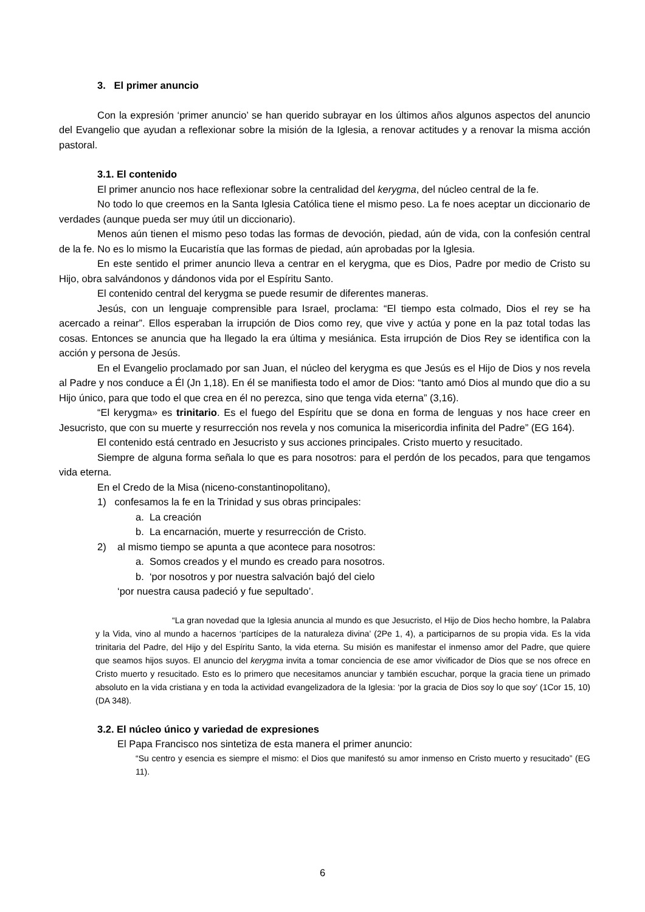3. El primer anuncio
Con la expresión ‘primer anuncio’ se han querido subrayar en los últimos años algunos aspectos del anuncio del Evangelio que ayudan a reflexionar sobre la misión de la Iglesia, a renovar actitudes y a renovar la misma acción pastoral.
3.1. El contenido
El primer anuncio nos hace reflexionar sobre la centralidad del kerygma, del núcleo central de la fe.
No todo lo que creemos en la Santa Iglesia Católica tiene el mismo peso. La fe noes aceptar un diccionario de verdades (aunque pueda ser muy útil un diccionario).
Menos aún tienen el mismo peso todas las formas de devoción, piedad, aún de vida, con la confesión central de la fe. No es lo mismo la Eucaristía que las formas de piedad, aún aprobadas por la Iglesia.
En este sentido el primer anuncio lleva a centrar en el kerygma, que es Dios, Padre por medio de Cristo su Hijo, obra salvándonos y dándonos vida por el Espíritu Santo.
El contenido central del kerygma se puede resumir de diferentes maneras.
Jesús, con un lenguaje comprensible para Israel, proclama: “El tiempo esta colmado, Dios el rey se ha acercado a reinar”. Ellos esperaban la irrupción de Dios como rey, que vive y actúa y pone en la paz total todas las cosas. Entonces se anuncia que ha llegado la era última y mesiánica. Esta irrupción de Dios Rey se identifica con la acción y persona de Jesús.
En el Evangelio proclamado por san Juan, el núcleo del kerygma es que Jesús es el Hijo de Dios y nos revela al Padre y nos conduce a Él (Jn 1,18). En él se manifiesta todo el amor de Dios: “tanto amó Dios al mundo que dio a su Hijo único, para que todo el que crea en él no perezca, sino que tenga vida eterna” (3,16).
“El kerygma» es trinitario. Es el fuego del Espíritu que se dona en forma de lenguas y nos hace creer en Jesucristo, que con su muerte y resurrección nos revela y nos comunica la misericordia infinita del Padre” (EG 164).
El contenido está centrado en Jesucristo y sus acciones principales. Cristo muerto y resucitado.
Siempre de alguna forma señala lo que es para nosotros: para el perdón de los pecados, para que tengamos vida eterna.
En el Credo de la Misa (niceno-constantinopolitano),
1) confesamos la fe en la Trinidad y sus obras principales:
a. La creación
b. La encarnación, muerte y resurrección de Cristo.
2) al mismo tiempo se apunta a que acontece para nosotros:
a. Somos creados y el mundo es creado para nosotros.
b. ‘por nosotros y por nuestra salvación bajó del cielo
‘por nuestra causa padeció y fue sepultado’.
“La gran novedad que la Iglesia anuncia al mundo es que Jesucristo, el Hijo de Dios hecho hombre, la Palabra y la Vida, vino al mundo a hacernos ‘partícipes de la naturaleza divina’ (2Pe 1, 4), a participarnos de su propia vida. Es la vida trinitaria del Padre, del Hijo y del Espíritu Santo, la vida eterna. Su misión es manifestar el inmenso amor del Padre, que quiere que seamos hijos suyos. El anuncio del kerygma invita a tomar conciencia de ese amor vivificador de Dios que se nos ofrece en Cristo muerto y resucitado. Esto es lo primero que necesitamos anunciar y también escuchar, porque la gracia tiene un primado absoluto en la vida cristiana y en toda la actividad evangelizadora de la Iglesia: ‘por la gracia de Dios soy lo que soy’ (1Cor 15, 10) (DA 348).
3.2. El núcleo único y variedad de expresiones
El Papa Francisco nos sintetiza de esta manera el primer anuncio:
“Su centro y esencia es siempre el mismo: el Dios que manifestó su amor inmenso en Cristo muerto y resucitado” (EG 11).
6